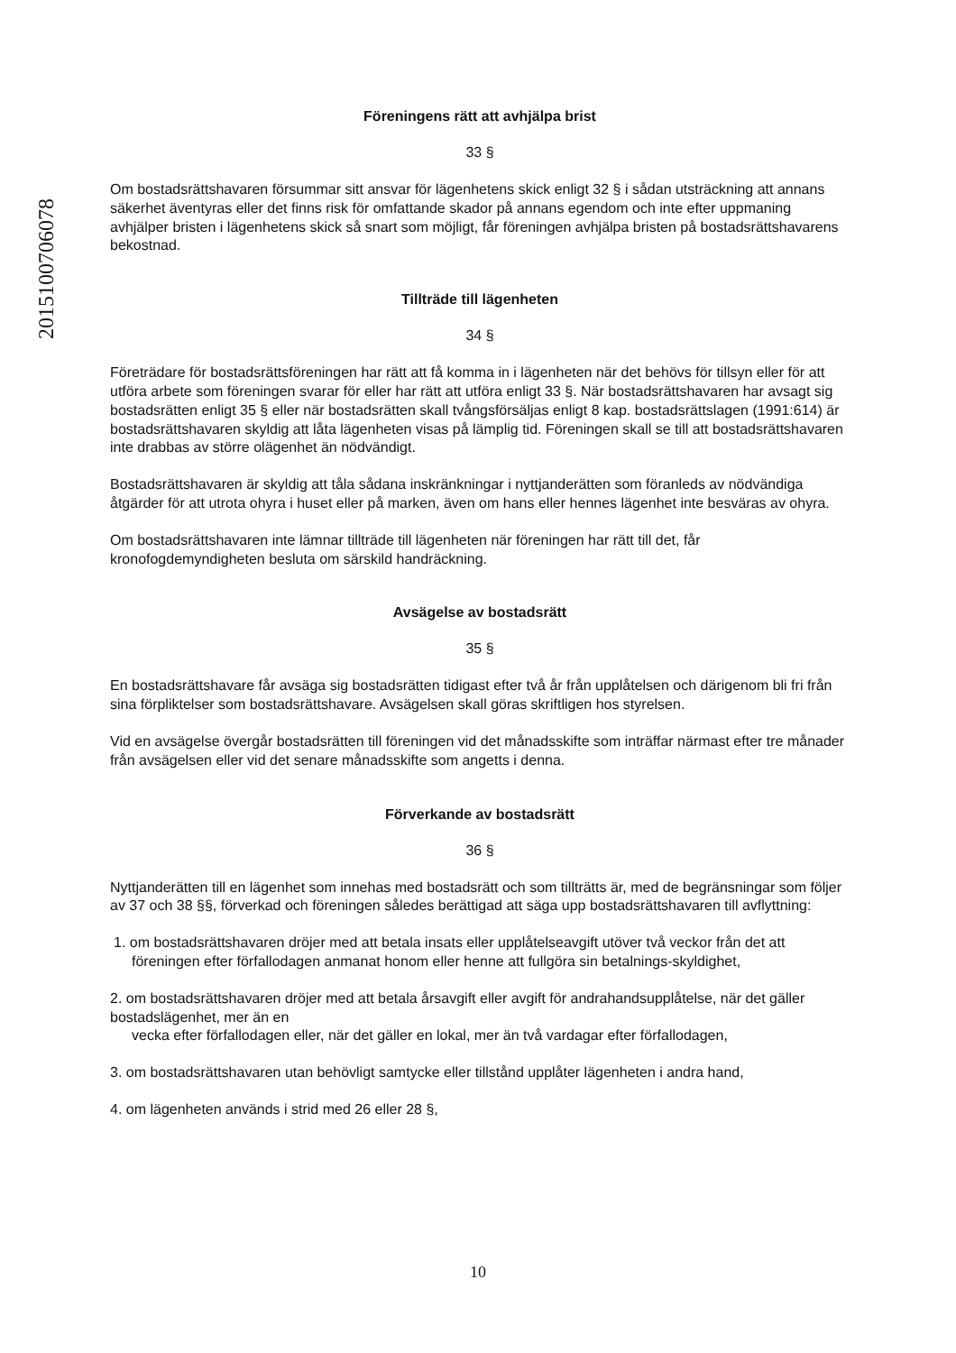20151007060​78
Föreningens rätt att avhjälpa brist
33 §
Om bostadsrättshavaren försummar sitt ansvar för lägenhetens skick enligt 32 § i sådan utsträckning att annans säkerhet äventyras eller det finns risk för omfattande skador på annans egendom och inte efter uppmaning avhjälper bristen i lägenhetens skick så snart som möjligt, får föreningen avhjälpa bristen på bostadsrättshavarens bekostnad.
Tillträde till lägenheten
34 §
Företrädare för bostadsrättsföreningen har rätt att få komma in i lägenheten när det behövs för tillsyn eller för att utföra arbete som föreningen svarar för eller har rätt att utföra enligt 33 §. När bostadsrättshavaren har avsagt sig bostadsrätten enligt 35 § eller när bostadsrätten skall tvångsförsäljas enligt 8 kap. bostadsrättslagen (1991:614) är bostadsrättshavaren skyldig att låta lägenheten visas på lämplig tid. Föreningen skall se till att bostadsrättshavaren inte drabbas av större olägenhet än nödvändigt.
Bostadsrättshavaren är skyldig att tåla sådana inskränkningar i nyttjanderätten som föranleds av nödvändiga åtgärder för att utrota ohyra i huset eller på marken, även om hans eller hennes lägenhet inte besväras av ohyra.
Om bostadsrättshavaren inte lämnar tillträde till lägenheten när föreningen har rätt till det, får kronofogdemyndigheten besluta om särskild handräckning.
Avsägelse av bostadsrätt
35 §
En bostadsrättshavare får avsäga sig bostadsrätten tidigast efter två år från upplåtelsen och därigenom bli fri från sina förpliktelser som bostadsrättshavare. Avsägelsen skall göras skriftligen hos styrelsen.
Vid en avsägelse övergår bostadsrätten till föreningen vid det månadsskifte som inträffar närmast efter tre månader från avsägelsen eller vid det senare månadsskifte som angetts i denna.
Förverkande av bostadsrätt
36 §
Nyttjanderätten till en lägenhet som innehas med bostadsrätt och som tillträtts är, med de begränsningar som följer av 37 och 38 §§, förverkad och föreningen således berättigad att säga upp bostadsrättshavaren till avflyttning:
1. om bostadsrättshavaren dröjer med att betala insats eller upplåtelseavgift utöver två veckor från det att föreningen efter förfallodagen anmanat honom eller henne att fullgöra sin betalnings-skyldighet,
2. om bostadsrättshavaren dröjer med att betala årsavgift eller avgift för andrahandsupplåtelse, när det gäller bostadslägenhet, mer än en
vecka efter förfallodagen eller, när det gäller en lokal, mer än två vardagar efter förfallodagen,
3. om bostadsrättshavaren utan behövligt samtycke eller tillstånd upplåter lägenheten i andra hand,
4. om lägenheten används i strid med 26 eller 28 §,
10